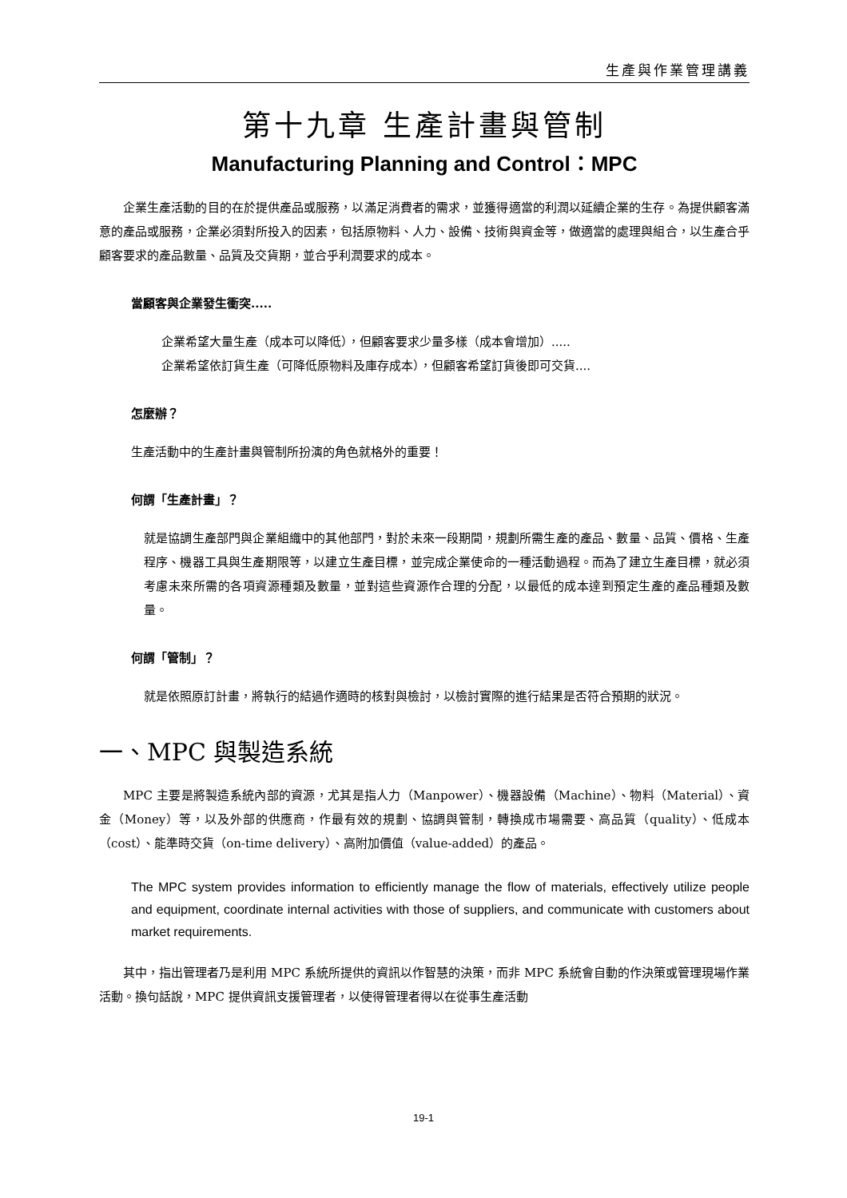生產與作業管理講義
第十九章 生產計畫與管制
Manufacturing Planning and Control：MPC
企業生產活動的目的在於提供產品或服務，以滿足消費者的需求，並獲得適當的利潤以延續企業的生存。為提供顧客滿意的產品或服務，企業必須對所投入的因素，包括原物料、人力、設備、技術與資金等，做適當的處理與組合，以生產合乎顧客要求的產品數量、品質及交貨期，並合乎利潤要求的成本。
當顧客與企業發生衝突.....
企業希望大量生產（成本可以降低），但顧客要求少量多樣（成本會增加）.....
企業希望依訂貨生產（可降低原物料及庫存成本），但顧客希望訂貨後即可交貨....
怎麼辦？
生產活動中的生產計畫與管制所扮演的角色就格外的重要！
何謂「生產計畫」？
就是協調生產部門與企業組織中的其他部門，對於未來一段期間，規劃所需生產的產品、數量、品質、價格、生產程序、機器工具與生產期限等，以建立生產目標，並完成企業使命的一種活動過程。而為了建立生產目標，就必須考慮未來所需的各項資源種類及數量，並對這些資源作合理的分配，以最低的成本達到預定生產的產品種類及數量。
何謂「管制」？
就是依照原訂計畫，將執行的結過作適時的核對與檢討，以檢討實際的進行結果是否符合預期的狀況。
一、MPC 與製造系統
MPC 主要是將製造系統內部的資源，尤其是指人力（Manpower）、機器設備（Machine）、物料（Material）、資金（Money）等，以及外部的供應商，作最有效的規劃、協調與管制，轉換成市場需要、高品質（quality）、低成本（cost）、能準時交貨（on-time delivery）、高附加價值（value-added）的產品。
The MPC system provides information to efficiently manage the flow of materials, effectively utilize people and equipment, coordinate internal activities with those of suppliers, and communicate with customers about market requirements.
其中，指出管理者乃是利用 MPC 系統所提供的資訊以作智慧的決策，而非 MPC 系統會自動的作決策或管理現場作業活動。換句話說，MPC 提供資訊支援管理者，以使得管理者得以在從事生產活動
19-1